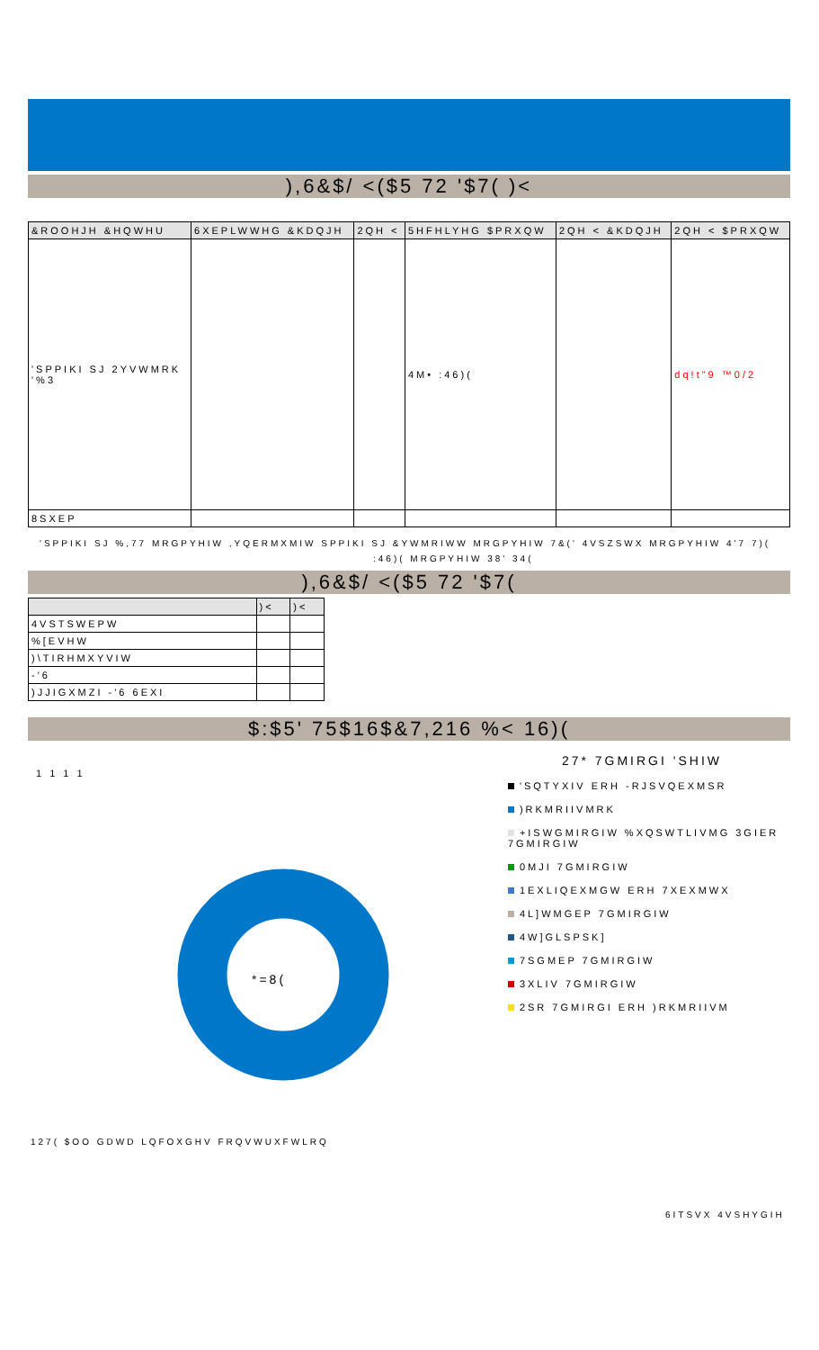),6&$/ <($5 72 '$7( )<
| &ROOHJH &HQWHU | 6XEPLWWHG &KDQJH | 2QH < | 5HFHLYHG $PRXQW | 2QH < &KDQJH | 2QH < $PRXQW |
| --- | --- | --- | --- | --- | --- |
| 'SPPIKI SJ 2YVWMRK '%3 | | | 4M• :46)( | | dq!t"9 ™0/2 |
| 8SXEP | | | | | |
'SPPIKI SJ %,77 MRGPYHIW ,YQERMXMIW SPPIKI SJ &YWMRIWW MRGPYHIW 7&(' 4VSZSWX MRGPYHIW 4'7 7)(
:46)( MRGPYHIW 38' 34(
),6&$/ <($5 72 '$7(
| | )< | )< |
| --- | --- | --- |
| 4VSTSWEPW | | |
| %[EVHW | | |
| )\TIRHMXYVIW | | |
| -'6 | | |
| )JJIGXMZI -'6 6EXI | | |
$:$5' 75$16$&7,216 %< 16)(
1 1 1 1
*=8(
27* 7GMIRGI 'SHIW
'SQTYXIV ERH -RJSVQEXMSR
)RKMRIIVMRK
+ISWGMIRGIW %XQSWTLIVMG 3GIER 7GMIRGIW
0MJI 7GMIRGIW
1EXLIQEXMGW ERH 7XEXMWX
4L]WMGEP 7GMIRGIW
4W]GLSPSK]
7SGMEP 7GMIRGIW
3XLIV 7GMIRGIW
2SR 7GMIRGI ERH )RKMRIIVM
127( $OO GDWD LQFOXGHV FRQVWUXFWLRQ
6ITSVX 4VSHYGIH